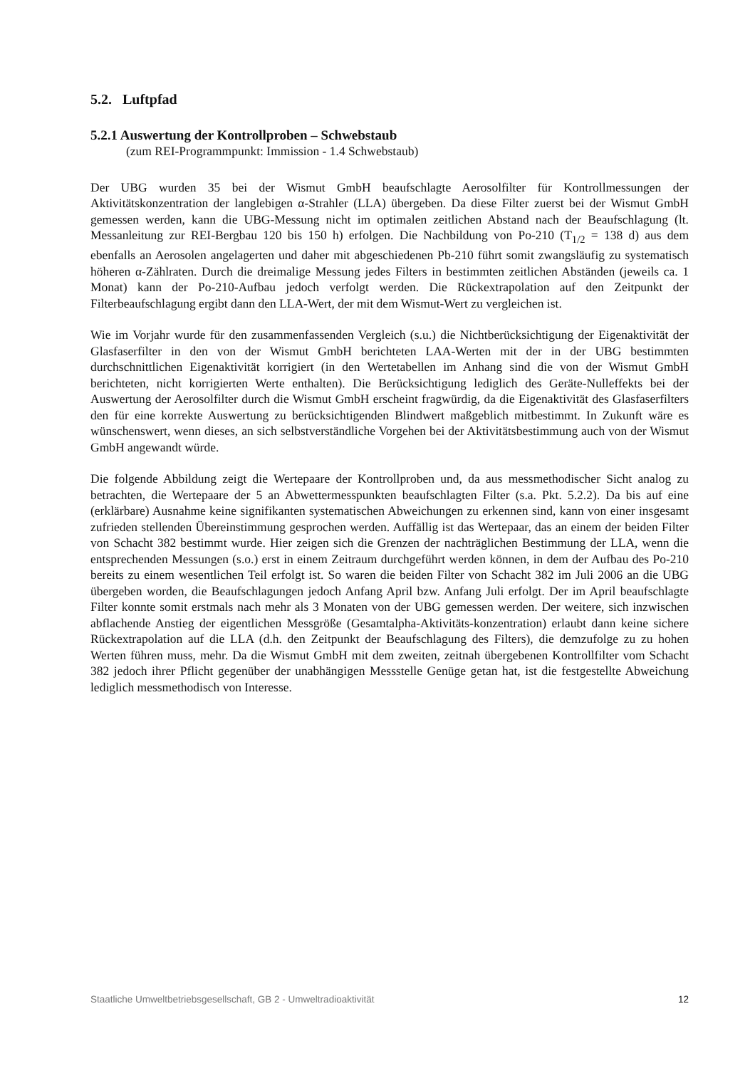5.2. Luftpfad
5.2.1 Auswertung der Kontrollproben – Schwebstaub
(zum REI-Programmpunkt: Immission - 1.4 Schwebstaub)
Der UBG wurden 35 bei der Wismut GmbH beaufschlagte Aerosolfilter für Kontrollmessungen der Aktivitätskonzentration der langlebigen α-Strahler (LLA) übergeben. Da diese Filter zuerst bei der Wismut GmbH gemessen werden, kann die UBG-Messung nicht im optimalen zeitlichen Abstand nach der Beaufschlagung (lt. Messanleitung zur REI-Bergbau 120 bis 150 h) erfolgen. Die Nachbildung von Po-210 (T<sub>1/2</sub> = 138 d) aus dem ebenfalls an Aerosolen angelagerten und daher mit abgeschiedenen Pb-210 führt somit zwangsläufig zu systematisch höheren α-Zählraten. Durch die dreimalige Messung jedes Filters in bestimmten zeitlichen Abständen (jeweils ca. 1 Monat) kann der Po-210-Aufbau jedoch verfolgt werden. Die Rückextrapolation auf den Zeitpunkt der Filterbeaufschlagung ergibt dann den LLA-Wert, der mit dem Wismut-Wert zu vergleichen ist.
Wie im Vorjahr wurde für den zusammenfassenden Vergleich (s.u.) die Nichtberücksichtigung der Eigenaktivität der Glasfaserfilter in den von der Wismut GmbH berichteten LAA-Werten mit der in der UBG bestimmten durchschnittlichen Eigenaktivität korrigiert (in den Wertetabellen im Anhang sind die von der Wismut GmbH berichteten, nicht korrigierten Werte enthalten). Die Berücksichtigung lediglich des Geräte-Nulleffekts bei der Auswertung der Aerosolfilter durch die Wismut GmbH erscheint fragwürdig, da die Eigenaktivität des Glasfaserfilters den für eine korrekte Auswertung zu berücksichtigenden Blindwert maßgeblich mitbestimmt. In Zukunft wäre es wünschenswert, wenn dieses, an sich selbstverständliche Vorgehen bei der Aktivitätsbestimmung auch von der Wismut GmbH angewandt würde.
Die folgende Abbildung zeigt die Wertepaare der Kontrollproben und, da aus messmethodischer Sicht analog zu betrachten, die Wertepaare der 5 an Abwettermesspunkten beaufschlagten Filter (s.a. Pkt. 5.2.2). Da bis auf eine (erklärbare) Ausnahme keine signifikanten systematischen Abweichungen zu erkennen sind, kann von einer insgesamt zufrieden stellenden Übereinstimmung gesprochen werden. Auffällig ist das Wertepaar, das an einem der beiden Filter von Schacht 382 bestimmt wurde. Hier zeigen sich die Grenzen der nachträglichen Bestimmung der LLA, wenn die entsprechenden Messungen (s.o.) erst in einem Zeitraum durchgeführt werden können, in dem der Aufbau des Po-210 bereits zu einem wesentlichen Teil erfolgt ist. So waren die beiden Filter von Schacht 382 im Juli 2006 an die UBG übergeben worden, die Beaufschlagungen jedoch Anfang April bzw. Anfang Juli erfolgt. Der im April beaufschlagte Filter konnte somit erstmals nach mehr als 3 Monaten von der UBG gemessen werden. Der weitere, sich inzwischen abflachende Anstieg der eigentlichen Messgröße (Gesamtalpha-Aktivitäts-konzentration) erlaubt dann keine sichere Rückextrapolation auf die LLA (d.h. den Zeitpunkt der Beaufschlagung des Filters), die demzufolge zu zu hohen Werten führen muss, mehr. Da die Wismut GmbH mit dem zweiten, zeitnah übergebenen Kontrollfilter vom Schacht 382 jedoch ihrer Pflicht gegenüber der unabhängigen Messstelle Genüge getan hat, ist die festgestellte Abweichung lediglich messmethodisch von Interesse.
Staatliche Umweltbetriebsgesellschaft, GB 2 - Umweltradioaktivität 12